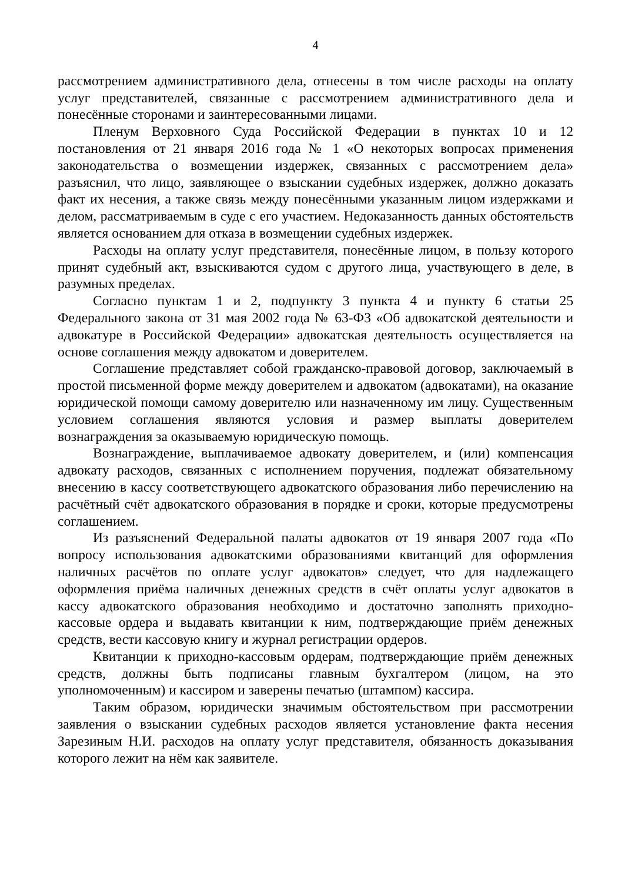4
рассмотрением административного дела, отнесены в том числе расходы на оплату услуг представителей, связанные с рассмотрением административного дела и понесённые сторонами и заинтересованными лицами.
Пленум Верховного Суда Российской Федерации в пунктах 10 и 12 постановления от 21 января 2016 года № 1 «О некоторых вопросах применения законодательства о возмещении издержек, связанных с рассмотрением дела» разъяснил, что лицо, заявляющее о взыскании судебных издержек, должно доказать факт их несения, а также связь между понесёнными указанным лицом издержками и делом, рассматриваемым в суде с его участием. Недоказанность данных обстоятельств является основанием для отказа в возмещении судебных издержек.
Расходы на оплату услуг представителя, понесённые лицом, в пользу которого принят судебный акт, взыскиваются судом с другого лица, участвующего в деле, в разумных пределах.
Согласно пунктам 1 и 2, подпункту 3 пункта 4 и пункту 6 статьи 25 Федерального закона от 31 мая 2002 года № 63-ФЗ «Об адвокатской деятельности и адвокатуре в Российской Федерации» адвокатская деятельность осуществляется на основе соглашения между адвокатом и доверителем.
Соглашение представляет собой гражданско-правовой договор, заключаемый в простой письменной форме между доверителем и адвокатом (адвокатами), на оказание юридической помощи самому доверителю или назначенному им лицу. Существенным условием соглашения являются условия и размер выплаты доверителем вознаграждения за оказываемую юридическую помощь.
Вознаграждение, выплачиваемое адвокату доверителем, и (или) компенсация адвокату расходов, связанных с исполнением поручения, подлежат обязательному внесению в кассу соответствующего адвокатского образования либо перечислению на расчётный счёт адвокатского образования в порядке и сроки, которые предусмотрены соглашением.
Из разъяснений Федеральной палаты адвокатов от 19 января 2007 года «По вопросу использования адвокатскими образованиями квитанций для оформления наличных расчётов по оплате услуг адвокатов» следует, что для надлежащего оформления приёма наличных денежных средств в счёт оплаты услуг адвокатов в кассу адвокатского образования необходимо и достаточно заполнять приходно-кассовые ордера и выдавать квитанции к ним, подтверждающие приём денежных средств, вести кассовую книгу и журнал регистрации ордеров.
Квитанции к приходно-кассовым ордерам, подтверждающие приём денежных средств, должны быть подписаны главным бухгалтером (лицом, на это уполномоченным) и кассиром и заверены печатью (штампом) кассира.
Таким образом, юридически значимым обстоятельством при рассмотрении заявления о взыскании судебных расходов является установление факта несения Зарезиным Н.И. расходов на оплату услуг представителя, обязанность доказывания которого лежит на нём как заявителе.